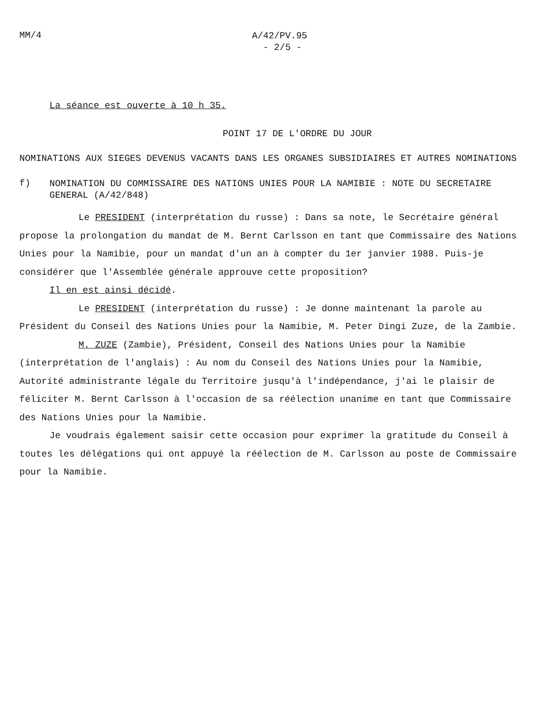MM/4
A/42/PV.95
- 2/5 -
La séance est ouverte à 10 h 35.
POINT 17 DE L'ORDRE DU JOUR
NOMINATIONS AUX SIEGES DEVENUS VACANTS DANS LES ORGANES SUBSIDIAIRES ET AUTRES NOMINATIONS
f)
NOMINATION DU COMMISSAIRE DES NATIONS UNIES POUR LA NAMIBIE : NOTE DU SECRETAIRE GENERAL (A/42/848)
Le PRESIDENT (interprétation du russe) : Dans sa note, le Secrétaire général propose la prolongation du mandat de M. Bernt Carlsson en tant que Commissaire des Nations Unies pour la Namibie, pour un mandat d'un an à compter du 1er janvier 1988. Puis-je considérer que l'Assemblée générale approuve cette proposition?
Il en est ainsi décidé.
Le PRESIDENT (interprétation du russe) : Je donne maintenant la parole au Président du Conseil des Nations Unies pour la Namibie, M. Peter Dingi Zuze, de la Zambie.
M. ZUZE (Zambie), Président, Conseil des Nations Unies pour la Namibie (interprétation de l'anglais) : Au nom du Conseil des Nations Unies pour la Namibie, Autorité administrante légale du Territoire jusqu'à l'indépendance, j'ai le plaisir de féliciter M. Bernt Carlsson à l'occasion de sa réélection unanime en tant que Commissaire des Nations Unies pour la Namibie.
Je voudrais également saisir cette occasion pour exprimer la gratitude du Conseil à toutes les délégations qui ont appuyé la réélection de M. Carlsson au poste de Commissaire pour la Namibie.